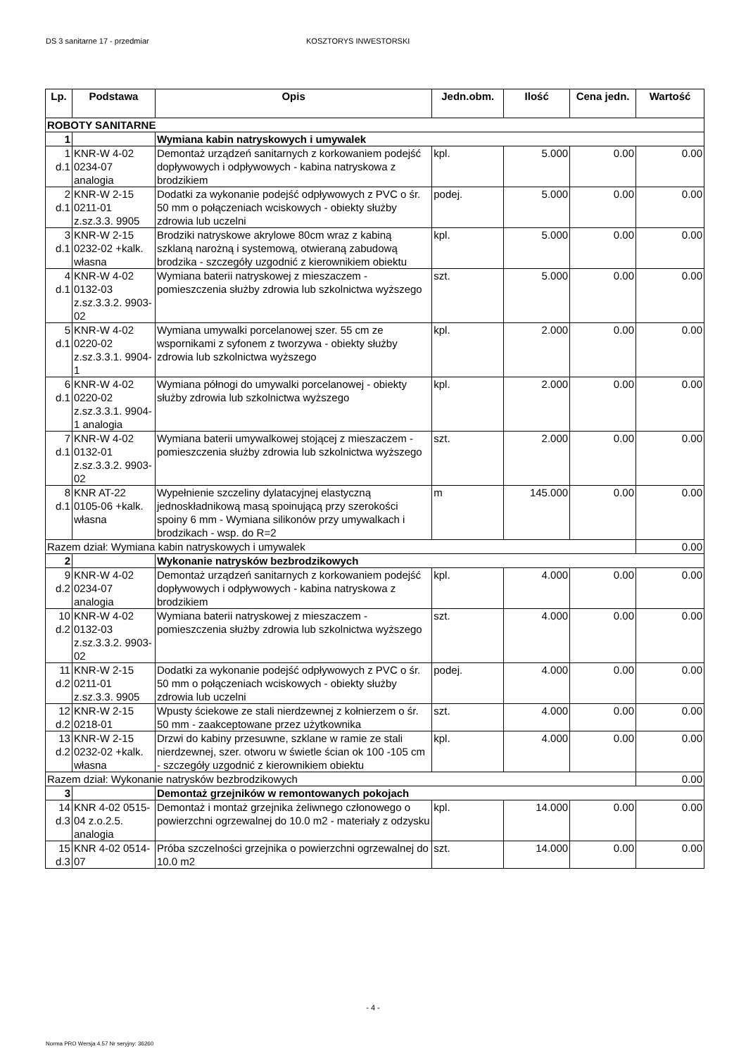DS 3 sanitarne 17 - przedmiar KOSZTORYS INWESTORSKI
| Lp. | Podstawa | Opis | Jedn.obm. | Ilość | Cena jedn. | Wartość |
| --- | --- | --- | --- | --- | --- | --- |
| ROBOTY SANITARNE | | | | | | |
| 1 | | Wymiana kabin natryskowych i umywalek | | | | |
| 1 d.1 | KNR-W 4-02 0234-07 analogia | Demontaż urządzeń sanitarnych z korkowaniem podejść dopływowych i odpływowych - kabina natryskowa z brodzikiem | kpl. | 5.000 | 0.00 | 0.00 |
| 2 d.1 | KNR-W 2-15 0211-01 z.sz.3.3. 9905 | Dodatki za wykonanie podejść odpływowych z PVC o śr. 50 mm o połączeniach wciskowych - obiekty służby zdrowia lub uczelni | podej. | 5.000 | 0.00 | 0.00 |
| 3 d.1 | KNR-W 2-15 0232-02 +kalk. własna | Brodziki natryskowe akrylowe 80cm wraz z kabiną szklaną narożną i systemową, otwieraną zabudową brodzika - szczegóły uzgodnić z kierownikiem obiektu | kpl. | 5.000 | 0.00 | 0.00 |
| 4 d.1 | KNR-W 4-02 0132-03 z.sz.3.3.2. 9903-02 | Wymiana baterii natryskowej z mieszaczem - pomieszczenia służby zdrowia lub szkolnictwa wyższego | szt. | 5.000 | 0.00 | 0.00 |
| 5 d.1 | KNR-W 4-02 0220-02 z.sz.3.3.1. 9904-1 | Wymiana umywalki porcelanowej szer. 55 cm ze wspornikami z syfonem z tworzywa - obiekty służby zdrowia lub szkolnictwa wyższego | kpl. | 2.000 | 0.00 | 0.00 |
| 6 d.1 | KNR-W 4-02 0220-02 z.sz.3.3.1. 9904-1 analogia | Wymiana półnogi do umywalki porcelanowej - obiekty służby zdrowia lub szkolnictwa wyższego | kpl. | 2.000 | 0.00 | 0.00 |
| 7 d.1 | KNR-W 4-02 0132-01 z.sz.3.3.2. 9903-02 | Wymiana baterii umywalkowej stojącej z mieszaczem - pomieszczenia służby zdrowia lub szkolnictwa wyższego | szt. | 2.000 | 0.00 | 0.00 |
| 8 d.1 | KNR AT-22 0105-06 +kalk. własna | Wypełnienie szczeliny dylatacyjnej elastyczną jednoskładnikową masą spoinującą przy szerokości spoiny 6 mm - Wymiana silikonów przy umywalkach i brodzikach - wsp. do R=2 | m | 145.000 | 0.00 | 0.00 |
| Razem dział: Wymiana kabin natryskowych i umywalek | | | | | | 0.00 |
| 2 | | Wykonanie natrysków bezbrodzikowych | | | | |
| 9 d.2 | KNR-W 4-02 0234-07 analogia | Demontaż urządzeń sanitarnych z korkowaniem podejść dopływowych i odpływowych - kabina natryskowa z brodzikiem | kpl. | 4.000 | 0.00 | 0.00 |
| 10 d.2 | KNR-W 4-02 0132-03 z.sz.3.3.2. 9903-02 | Wymiana baterii natryskowej z mieszaczem - pomieszczenia służby zdrowia lub szkolnictwa wyższego | szt. | 4.000 | 0.00 | 0.00 |
| 11 d.2 | KNR-W 2-15 0211-01 z.sz.3.3. 9905 | Dodatki za wykonanie podejść odpływowych z PVC o śr. 50 mm o połączeniach wciskowych - obiekty służby zdrowia lub uczelni | podej. | 4.000 | 0.00 | 0.00 |
| 12 d.2 | KNR-W 2-15 0218-01 | Wpusty ściekowe ze stali nierdzewnej z kołnierzem o śr. 50 mm - zaakceptowane przez użytkownika | szt. | 4.000 | 0.00 | 0.00 |
| 13 d.2 | KNR-W 2-15 0232-02 +kalk. własna | Drzwi do kabiny przesuwne, szklane w ramie ze stali nierdzewnej, szer. otworu w świetle ścian ok 100 -105 cm - szczegóły uzgodnić z kierownikiem obiektu | kpl. | 4.000 | 0.00 | 0.00 |
| Razem dział: Wykonanie natrysków bezbrodzikowych | | | | | | 0.00 |
| 3 | | Demontaż grzejników w remontowanych pokojach | | | | |
| 14 d.3 | KNR 4-02 0515-04 z.o.2.5. analogia | Demontaż i montaż grzejnika żeliwnego członowego o powierzchni ogrzewalnej do 10.0 m2 - materiały z odzysku | kpl. | 14.000 | 0.00 | 0.00 |
| 15 d.3 | KNR 4-02 0514-07 | Próba szczelności grzejnika o powierzchni ogrzewalnej do 10.0 m2 | szt. | 14.000 | 0.00 | 0.00 |
- 4 -
Norma PRO Wersja 4.57 Nr seryjny: 36260